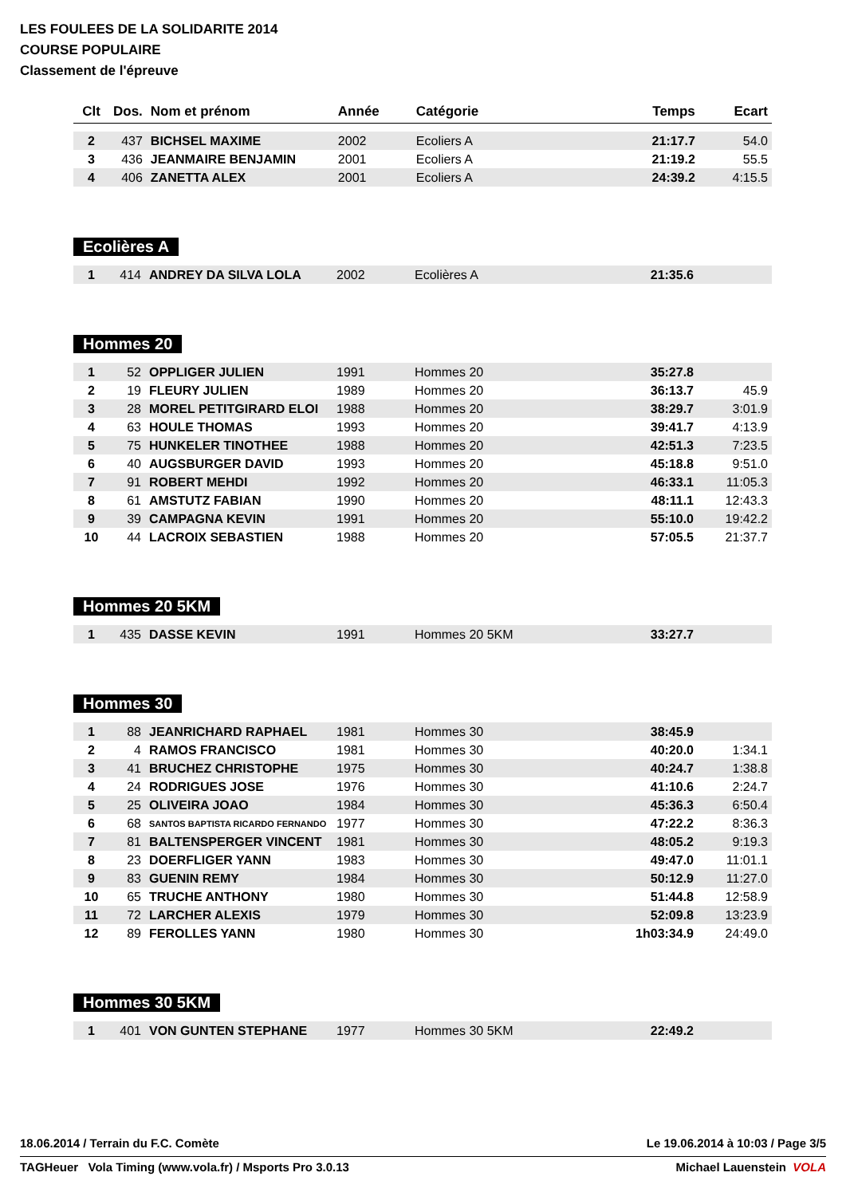LES FOULEES DE LA SOLIDARITE 2014
COURSE POPULAIRE
Classement de l'épreuve
| Clt | Dos. | Nom et prénom | Année | Catégorie | Temps | Ecart |
| --- | --- | --- | --- | --- | --- | --- |
| 2 | 437 | BICHSEL MAXIME | 2002 | Ecoliers A | 21:17.7 | 54.0 |
| 3 | 436 | JEANMAIRE BENJAMIN | 2001 | Ecoliers A | 21:19.2 | 55.5 |
| 4 | 406 | ZANETTA ALEX | 2001 | Ecoliers A | 24:39.2 | 4:15.5 |
Ecolières A
| 1 | 414 | ANDREY DA SILVA LOLA | 2002 | Ecolières A | 21:35.6 | |
Hommes 20
| 1 | 52 | OPPLIGER JULIEN | 1991 | Hommes 20 | 35:27.8 | |
| 2 | 19 | FLEURY JULIEN | 1989 | Hommes 20 | 36:13.7 | 45.9 |
| 3 | 28 | MOREL PETITGIRARD ELOI | 1988 | Hommes 20 | 38:29.7 | 3:01.9 |
| 4 | 63 | HOULE THOMAS | 1993 | Hommes 20 | 39:41.7 | 4:13.9 |
| 5 | 75 | HUNKELER TINOTHEE | 1988 | Hommes 20 | 42:51.3 | 7:23.5 |
| 6 | 40 | AUGSBURGER DAVID | 1993 | Hommes 20 | 45:18.8 | 9:51.0 |
| 7 | 91 | ROBERT MEHDI | 1992 | Hommes 20 | 46:33.1 | 11:05.3 |
| 8 | 61 | AMSTUTZ FABIAN | 1990 | Hommes 20 | 48:11.1 | 12:43.3 |
| 9 | 39 | CAMPAGNA KEVIN | 1991 | Hommes 20 | 55:10.0 | 19:42.2 |
| 10 | 44 | LACROIX SEBASTIEN | 1988 | Hommes 20 | 57:05.5 | 21:37.7 |
Hommes 20 5KM
| 1 | 435 | DASSE KEVIN | 1991 | Hommes 20 5KM | 33:27.7 | |
Hommes 30
| 1 | 88 | JEANRICHARD RAPHAEL | 1981 | Hommes 30 | 38:45.9 | |
| 2 | 4 | RAMOS FRANCISCO | 1981 | Hommes 30 | 40:20.0 | 1:34.1 |
| 3 | 41 | BRUCHEZ CHRISTOPHE | 1975 | Hommes 30 | 40:24.7 | 1:38.8 |
| 4 | 24 | RODRIGUES JOSE | 1976 | Hommes 30 | 41:10.6 | 2:24.7 |
| 5 | 25 | OLIVEIRA JOAO | 1984 | Hommes 30 | 45:36.3 | 6:50.4 |
| 6 | 68 | SANTOS BAPTISTA RICARDO FERNANDO | 1977 | Hommes 30 | 47:22.2 | 8:36.3 |
| 7 | 81 | BALTENSPERGER VINCENT | 1981 | Hommes 30 | 48:05.2 | 9:19.3 |
| 8 | 23 | DOERFLIGER YANN | 1983 | Hommes 30 | 49:47.0 | 11:01.1 |
| 9 | 83 | GUENIN REMY | 1984 | Hommes 30 | 50:12.9 | 11:27.0 |
| 10 | 65 | TRUCHE ANTHONY | 1980 | Hommes 30 | 51:44.8 | 12:58.9 |
| 11 | 72 | LARCHER ALEXIS | 1979 | Hommes 30 | 52:09.8 | 13:23.9 |
| 12 | 89 | FEROLLES YANN | 1980 | Hommes 30 | 1h03:34.9 | 24:49.0 |
Hommes 30 5KM
| 1 | 401 | VON GUNTEN STEPHANE | 1977 | Hommes 30 5KM | 22:49.2 | |
18.06.2014 / Terrain du F.C. Comète Le 19.06.2014 à 10:03 / Page 3/5
TAGHeuer Vola Timing (www.vola.fr) / Msports Pro 3.0.13 Michael Lauenstein VOLA